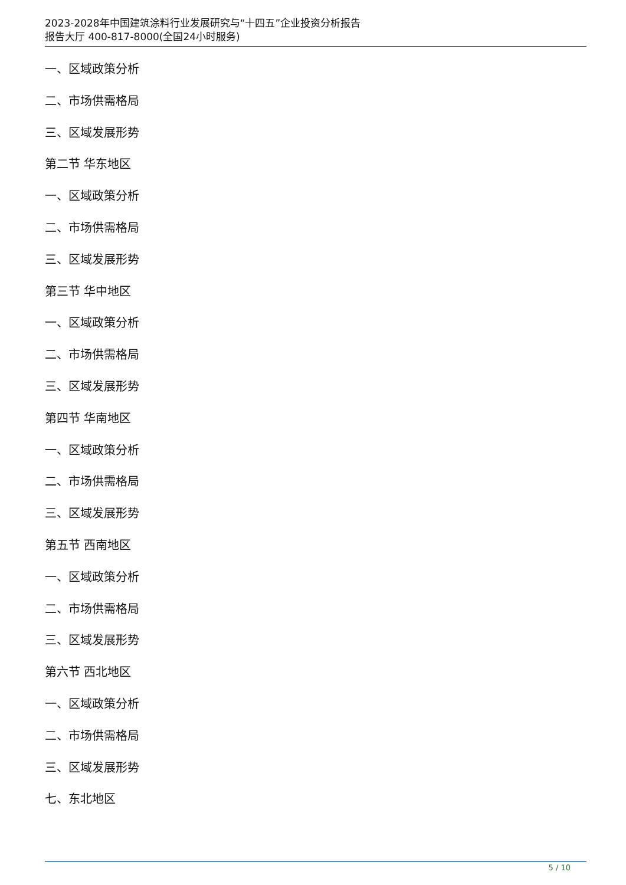2023-2028年中国建筑涂料行业发展研究与“十四五”企业投资分析报告
报告大厅 400-817-8000(全国24小时服务)
一、区域政策分析
二、市场供需格局
三、区域发展形势
第二节 华东地区
一、区域政策分析
二、市场供需格局
三、区域发展形势
第三节 华中地区
一、区域政策分析
二、市场供需格局
三、区域发展形势
第四节 华南地区
一、区域政策分析
二、市场供需格局
三、区域发展形势
第五节 西南地区
一、区域政策分析
二、市场供需格局
三、区域发展形势
第六节 西北地区
一、区域政策分析
二、市场供需格局
三、区域发展形势
七、东北地区
5 / 10